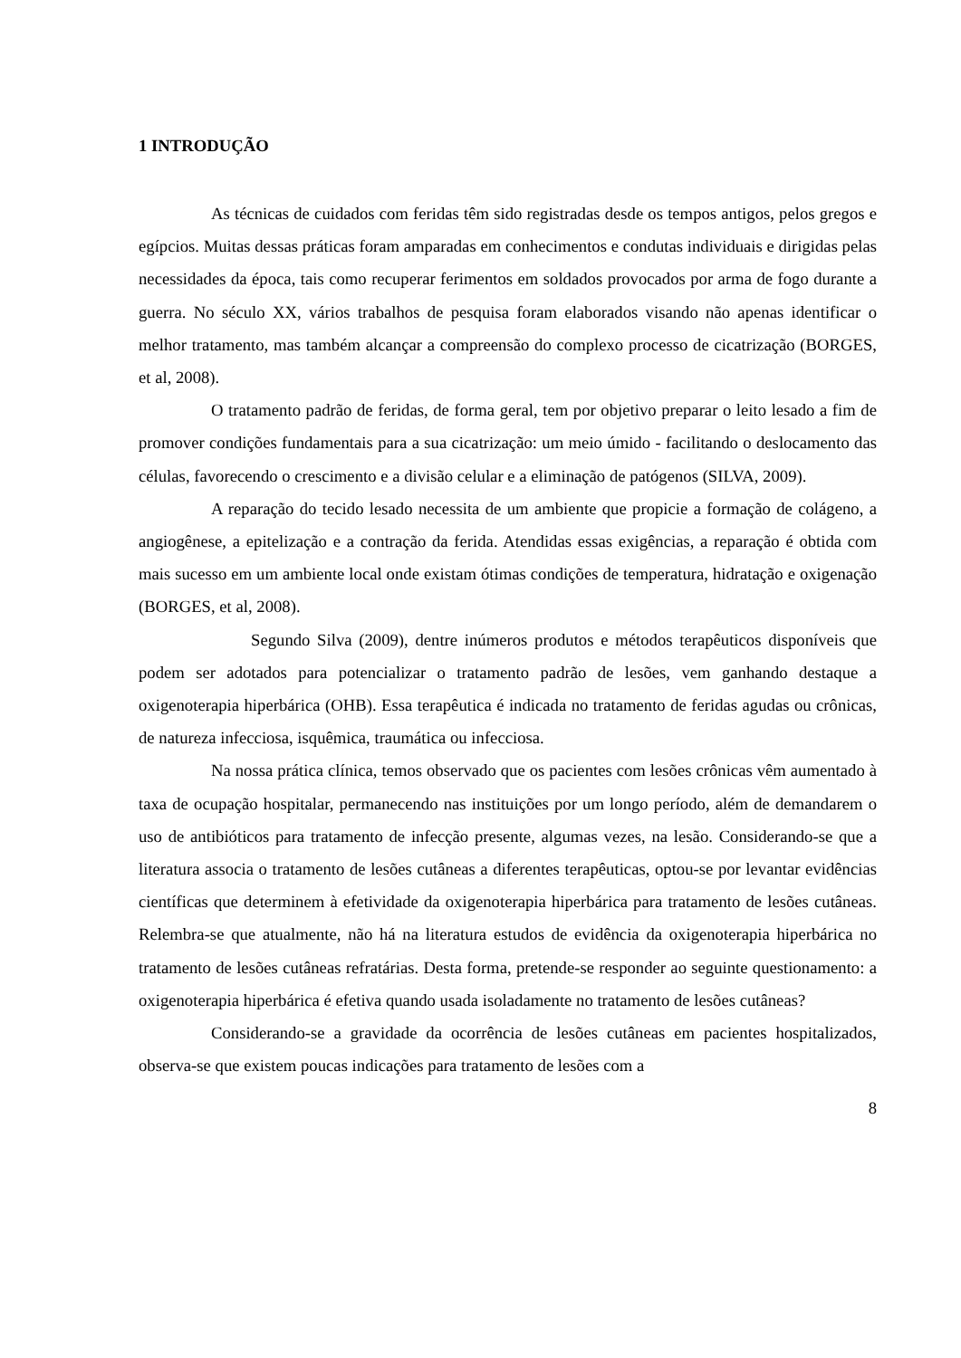1 INTRODUÇÃO
As técnicas de cuidados com feridas têm sido registradas desde os tempos antigos, pelos gregos e egípcios. Muitas dessas práticas foram amparadas em conhecimentos e condutas individuais e dirigidas pelas necessidades da época, tais como recuperar ferimentos em soldados provocados por arma de fogo durante a guerra. No século XX, vários trabalhos de pesquisa foram elaborados visando não apenas identificar o melhor tratamento, mas também alcançar a compreensão do complexo processo de cicatrização (BORGES, et al, 2008).
O tratamento padrão de feridas, de forma geral, tem por objetivo preparar o leito lesado a fim de promover condições fundamentais para a sua cicatrização: um meio úmido - facilitando o deslocamento das células, favorecendo o crescimento e a divisão celular e a eliminação de patógenos (SILVA, 2009).
A reparação do tecido lesado necessita de um ambiente que propicie a formação de colágeno, a angiogênese, a epitelização e a contração da ferida. Atendidas essas exigências, a reparação é obtida com mais sucesso em um ambiente local onde existam ótimas condições de temperatura, hidratação e oxigenação (BORGES, et al, 2008).
Segundo Silva (2009), dentre inúmeros produtos e métodos terapêuticos disponíveis que podem ser adotados para potencializar o tratamento padrão de lesões, vem ganhando destaque a oxigenoterapia hiperbárica (OHB). Essa terapêutica é indicada no tratamento de feridas agudas ou crônicas, de natureza infecciosa, isquêmica, traumática ou infecciosa.
Na nossa prática clínica, temos observado que os pacientes com lesões crônicas vêm aumentado à taxa de ocupação hospitalar, permanecendo nas instituições por um longo período, além de demandarem o uso de antibióticos para tratamento de infecção presente, algumas vezes, na lesão. Considerando-se que a literatura associa o tratamento de lesões cutâneas a diferentes terapêuticas, optou-se por levantar evidências científicas que determinem à efetividade da oxigenoterapia hiperbárica para tratamento de lesões cutâneas. Relembra-se que atualmente, não há na literatura estudos de evidência da oxigenoterapia hiperbárica no tratamento de lesões cutâneas refratárias. Desta forma, pretende-se responder ao seguinte questionamento: a oxigenoterapia hiperbárica é efetiva quando usada isoladamente no tratamento de lesões cutâneas?
Considerando-se a gravidade da ocorrência de lesões cutâneas em pacientes hospitalizados, observa-se que existem poucas indicações para tratamento de lesões com a
8